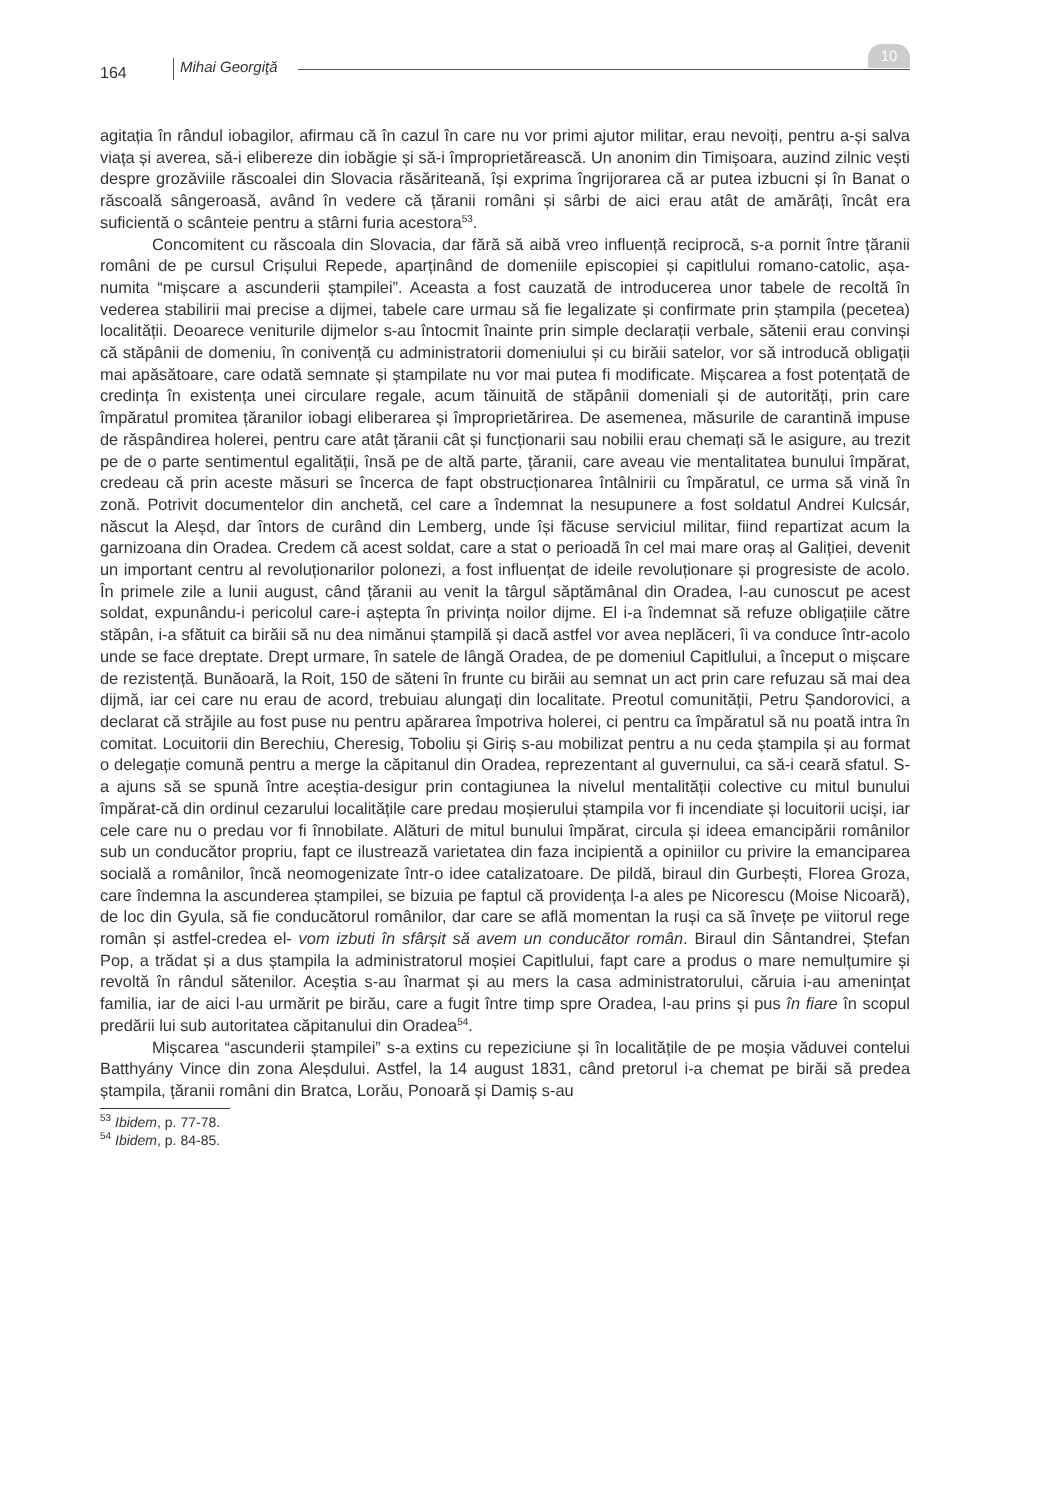164 Mihai Georgiţă
10
agitația în rândul iobagilor, afirmau că în cazul în care nu vor primi ajutor militar, erau nevoiți, pentru a-și salva viața și averea, să-i elibereze din iobăgie și să-i împroprietărească. Un anonim din Timișoara, auzind zilnic vești despre grozăviile răscoalei din Slovacia răsăriteană, își exprima îngrijorarea că ar putea izbucni și în Banat o răscoală sângeroasă, având în vedere că țăranii români și sârbi de aici erau atât de amărâți, încât era suficientă o scânteie pentru a stârni furia acestora<sup>53</sup>.
Concomitent cu răscoala din Slovacia, dar fără să aibă vreo influență reciprocă, s-a pornit între țăranii români de pe cursul Crișului Repede, aparținând de domeniile episcopiei și capitlului romano-catolic, așa-numita “mișcare a ascunderii ștampilei”. Aceasta a fost cauzată de introducerea unor tabele de recoltă în vederea stabilirii mai precise a dijmei, tabele care urmau să fie legalizate și confirmate prin ștampila (pecetea) localității. Deoarece veniturile dijmelor s-au întocmit înainte prin simple declarații verbale, sătenii erau convinși că stăpânii de domeniu, în conivență cu administratorii domeniului și cu birăii satelor, vor să introducă obligații mai apăsătoare, care odată semnate și ștampilate nu vor mai putea fi modificate. Mișcarea a fost potențată de credința în existența unei circulare regale, acum tăinuită de stăpânii domeniali și de autorități, prin care împăratul promitea țăranilor iobagi eliberarea și împroprietărirea. De asemenea, măsurile de carantină impuse de răspândirea holerei, pentru care atât țăranii cât și funcționarii sau nobilii erau chemați să le asigure, au trezit pe de o parte sentimentul egalității, însă pe de altă parte, țăranii, care aveau vie mentalitatea bunului împărat, credeau că prin aceste măsuri se încerca de fapt obstrucționarea întâlnirii cu împăratul, ce urma să vină în zonă. Potrivit documentelor din anchetă, cel care a îndemnat la nesupunere a fost soldatul Andrei Kulcsár, născut la Aleșd, dar întors de curând din Lemberg, unde își făcuse serviciul militar, fiind repartizat acum la garnizoana din Oradea. Credem că acest soldat, care a stat o perioadă în cel mai mare oraș al Galiției, devenit un important centru al revoluționarilor polonezi, a fost influențat de ideile revoluționare și progresiste de acolo. În primele zile a lunii august, când țăranii au venit la târgul săptămânal din Oradea, l-au cunoscut pe acest soldat, expunându-i pericolul care-i aștepta în privința noilor dijme. El i-a îndemnat să refuze obligațiile către stăpân, i-a sfătuit ca birăii să nu dea nimănui ștampilă și dacă astfel vor avea neplăceri, îi va conduce într-acolo unde se face dreptate. Drept urmare, în satele de lângă Oradea, de pe domeniul Capitlului, a început o mișcare de rezistență. Bunăoară, la Roit, 150 de săteni în frunte cu birăii au semnat un act prin care refuzau să mai dea dijmă, iar cei care nu erau de acord, trebuiau alungați din localitate. Preotul comunității, Petru Șandorovici, a declarat că străjile au fost puse nu pentru apărarea împotriva holerei, ci pentru ca împăratul să nu poată intra în comitat. Locuitorii din Berechiu, Cheresig, Toboliu și Giriș s-au mobilizat pentru a nu ceda ștampila și au format o delegație comună pentru a merge la căpitanul din Oradea, reprezentant al guvernului, ca să-i ceară sfatul. S-a ajuns să se spună între aceștia-desigur prin contagiunea la nivelul mentalității colective cu mitul bunului împărat-că din ordinul cezarului localitățile care predau moșierului ștampila vor fi incendiate și locuitorii uciși, iar cele care nu o predau vor fi înnobilate. Alături de mitul bunului împărat, circula și ideea emancipării românilor sub un conducător propriu, fapt ce ilustrează varietatea din faza incipientă a opiniilor cu privire la emanciparea socială a românilor, încă neomogenizate într-o idee catalizatoare. De pildă, biraul din Gurbești, Florea Groza, care îndemna la ascunderea ștampilei, se bizuia pe faptul că providența l-a ales pe Nicorescu (Moise Nicoară), de loc din Gyula, să fie conducătorul românilor, dar care se află momentan la ruși ca să învețe pe viitorul rege român și astfel-credea el- vom izbuti în sfârșit să avem un conducător român. Biraul din Sântandrei, Ștefan Pop, a trădat și a dus ștampila la administratorul moșiei Capitlului, fapt care a produs o mare nemulțumire și revoltă în rândul sătenilor. Aceștia s-au înarmat și au mers la casa administratorului, căruia i-au amenințat familia, iar de aici l-au urmărit pe birău, care a fugit între timp spre Oradea, l-au prins și pus în fiare în scopul predării lui sub autoritatea căpitanului din Oradea<sup>54</sup>.
Mișcarea “ascunderii ștampilei” s-a extins cu repeziciune și în localitățile de pe moșia văduvei contelui Batthyány Vince din zona Aleșdului. Astfel, la 14 august 1831, când pretorul i-a chemat pe birăi să predea ștampila, țăranii români din Bratca, Lorău, Ponoară și Damiș s-au
<sup>53</sup> Ibidem, p. 77-78.
<sup>54</sup> Ibidem, p. 84-85.